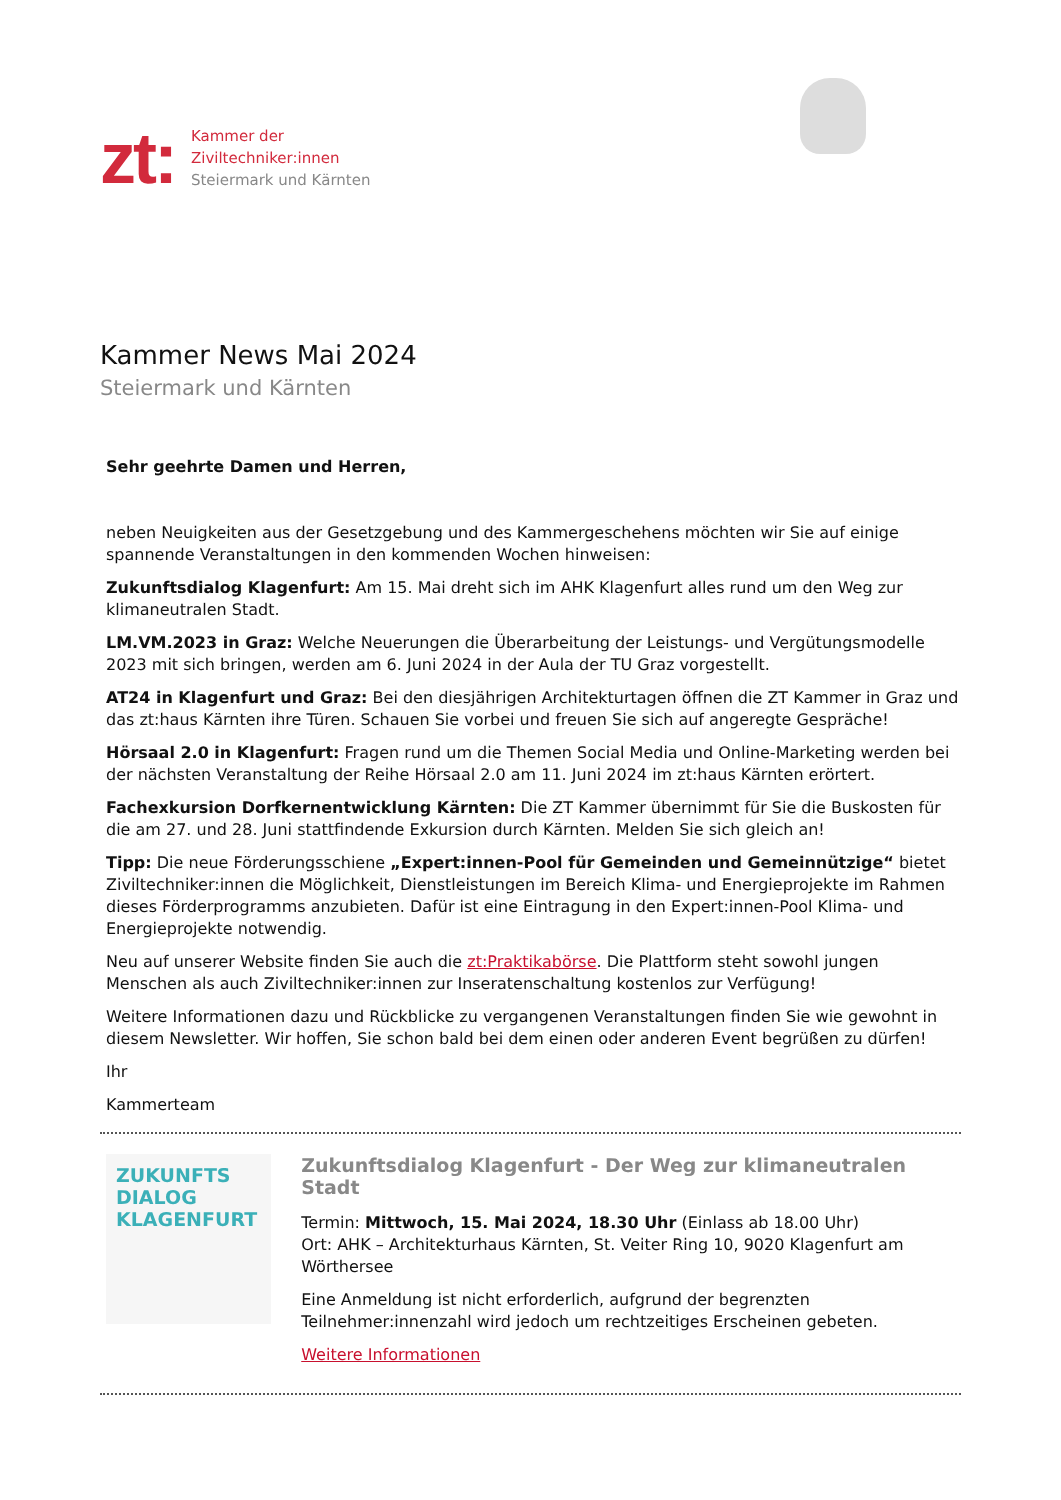zt:
Kammer der
Ziviltechniker:innen
Steiermark und Kärnten
Kammer News Mai 2024
Steiermark und Kärnten
Sehr geehrte Damen und Herren,
neben Neuigkeiten aus der Gesetzgebung und des Kammergeschehens möchten wir Sie auf einige spannende Veranstaltungen in den kommenden Wochen hinweisen:
Zukunftsdialog Klagenfurt: Am 15. Mai dreht sich im AHK Klagenfurt alles rund um den Weg zur klimaneutralen Stadt.
LM.VM.2023 in Graz: Welche Neuerungen die Überarbeitung der Leistungs- und Vergütungsmodelle 2023 mit sich bringen, werden am 6. Juni 2024 in der Aula der TU Graz vorgestellt.
AT24 in Klagenfurt und Graz: Bei den diesjährigen Architekturtagen öffnen die ZT Kammer in Graz und das zt:haus Kärnten ihre Türen. Schauen Sie vorbei und freuen Sie sich auf angeregte Gespräche!
Hörsaal 2.0 in Klagenfurt: Fragen rund um die Themen Social Media und Online-Marketing werden bei der nächsten Veranstaltung der Reihe Hörsaal 2.0 am 11. Juni 2024 im zt:haus Kärnten erörtert.
Fachexkursion Dorfkernentwicklung Kärnten: Die ZT Kammer übernimmt für Sie die Buskosten für die am 27. und 28. Juni stattfindende Exkursion durch Kärnten. Melden Sie sich gleich an!
Tipp: Die neue Förderungsschiene „Expert:innen-Pool für Gemeinden und Gemeinnützige“ bietet Ziviltechniker:innen die Möglichkeit, Dienstleistungen im Bereich Klima- und Energieprojekte im Rahmen dieses Förderprogramms anzubieten. Dafür ist eine Eintragung in den Expert:innen-Pool Klima- und Energieprojekte notwendig.
Neu auf unserer Website finden Sie auch die zt:Praktikabörse. Die Plattform steht sowohl jungen Menschen als auch Ziviltechniker:innen zur Inseratenschaltung kostenlos zur Verfügung!
Weitere Informationen dazu und Rückblicke zu vergangenen Veranstaltungen finden Sie wie gewohnt in diesem Newsletter. Wir hoffen, Sie schon bald bei dem einen oder anderen Event begrüßen zu dürfen!
Ihr
Kammerteam
ZUKUNFTS
DIALOG
KLAGENFURT
Zukunftsdialog Klagenfurt - Der Weg zur klimaneutralen Stadt
Termin: Mittwoch, 15. Mai 2024, 18.30 Uhr (Einlass ab 18.00 Uhr)
Ort: AHK – Architekturhaus Kärnten, St. Veiter Ring 10, 9020 Klagenfurt am Wörthersee
Eine Anmeldung ist nicht erforderlich, aufgrund der begrenzten Teilnehmer:innenzahl wird jedoch um rechtzeitiges Erscheinen gebeten.
Weitere Informationen